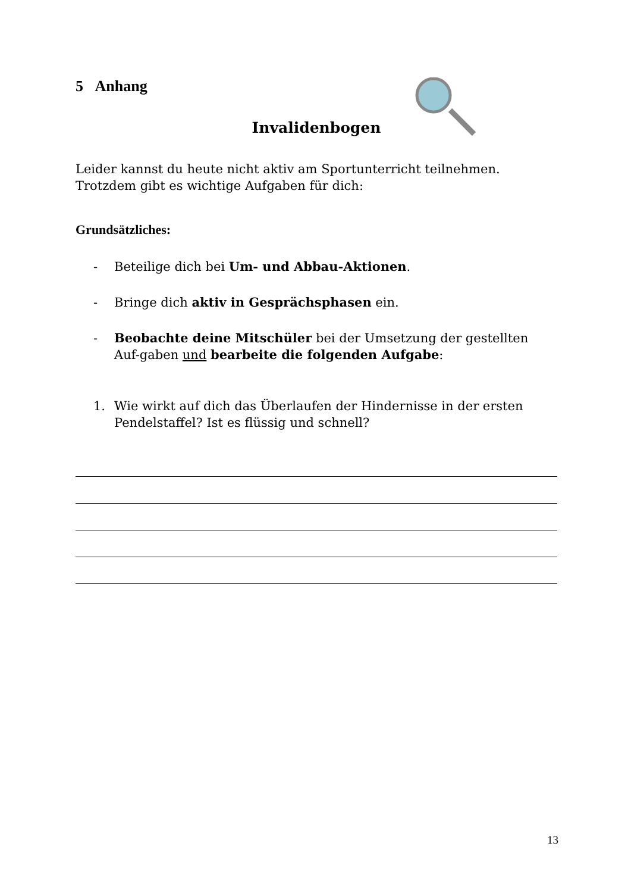5 Anhang
Invalidenbogen
Leider kannst du heute nicht aktiv am Sportunterricht teilnehmen.
Trotzdem gibt es wichtige Aufgaben für dich:
Grundsätzliches:
- Beteilige dich bei Um- und Abbau-Aktionen.
- Bringe dich aktiv in Gesprächsphasen ein.
- Beobachte deine Mitschüler bei der Umsetzung der gestellten Auf-gaben und bearbeite die folgenden Aufgabe:
1. Wie wirkt auf dich das Überlaufen der Hindernisse in der ersten Pendelstaffel? Ist es flüssig und schnell?
13